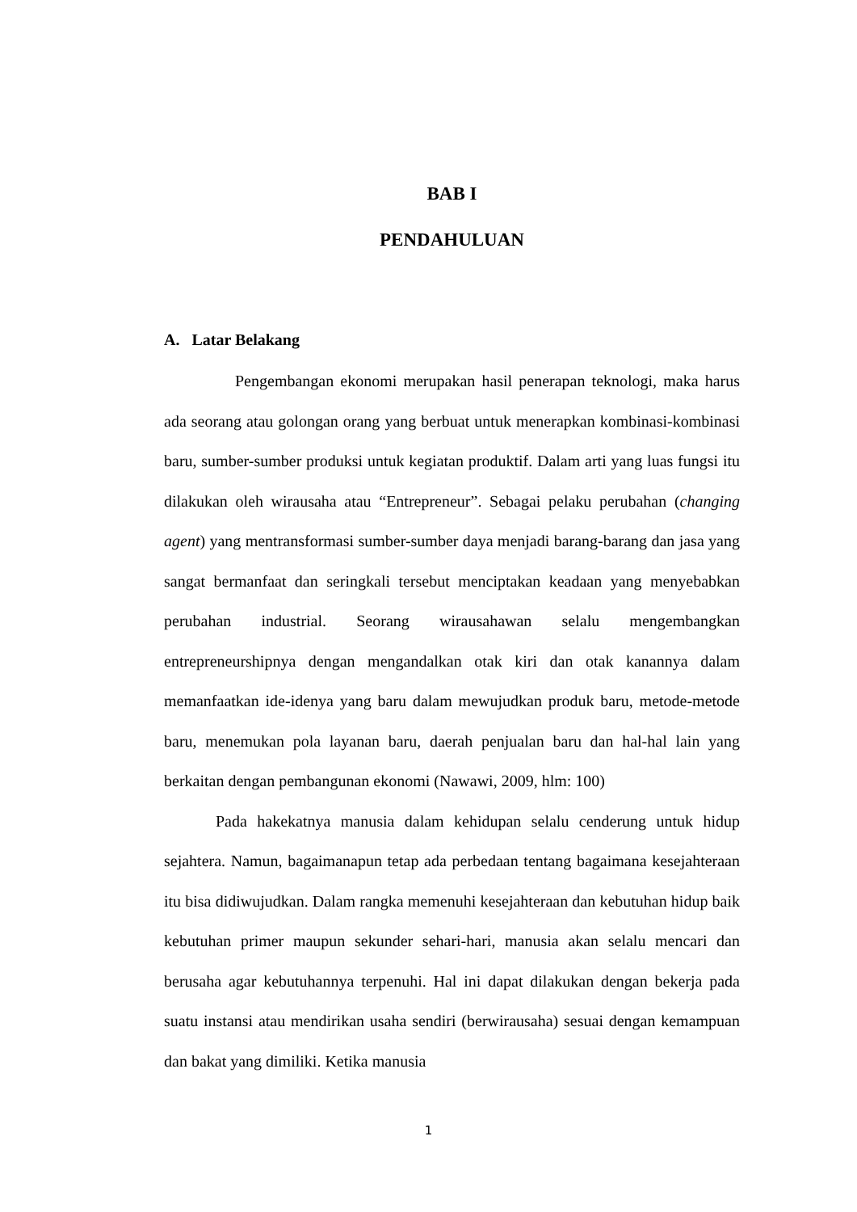BAB I
PENDAHULUAN
A. Latar Belakang
Pengembangan ekonomi merupakan hasil penerapan teknologi, maka harus ada seorang atau golongan orang yang berbuat untuk menerapkan kombinasi-kombinasi baru, sumber-sumber produksi untuk kegiatan produktif. Dalam arti yang luas fungsi itu dilakukan oleh wirausaha atau “Entrepreneur”. Sebagai pelaku perubahan (changing agent) yang mentransformasi sumber-sumber daya menjadi barang-barang dan jasa yang sangat bermanfaat dan seringkali tersebut menciptakan keadaan yang menyebabkan perubahan industrial. Seorang wirausahawan selalu mengembangkan entrepreneurshipnya dengan mengandalkan otak kiri dan otak kanannya dalam memanfaatkan ide-idenya yang baru dalam mewujudkan produk baru, metode-metode baru, menemukan pola layanan baru, daerah penjualan baru dan hal-hal lain yang berkaitan dengan pembangunan ekonomi (Nawawi, 2009, hlm: 100)
Pada hakekatnya manusia dalam kehidupan selalu cenderung untuk hidup sejahtera. Namun, bagaimanapun tetap ada perbedaan tentang bagaimana kesejahteraan itu bisa didiwujudkan. Dalam rangka memenuhi kesejahteraan dan kebutuhan hidup baik kebutuhan primer maupun sekunder sehari-hari, manusia akan selalu mencari dan berusaha agar kebutuhannya terpenuhi. Hal ini dapat dilakukan dengan bekerja pada suatu instansi atau mendirikan usaha sendiri (berwirausaha) sesuai dengan kemampuan dan bakat yang dimiliki. Ketika manusia
1